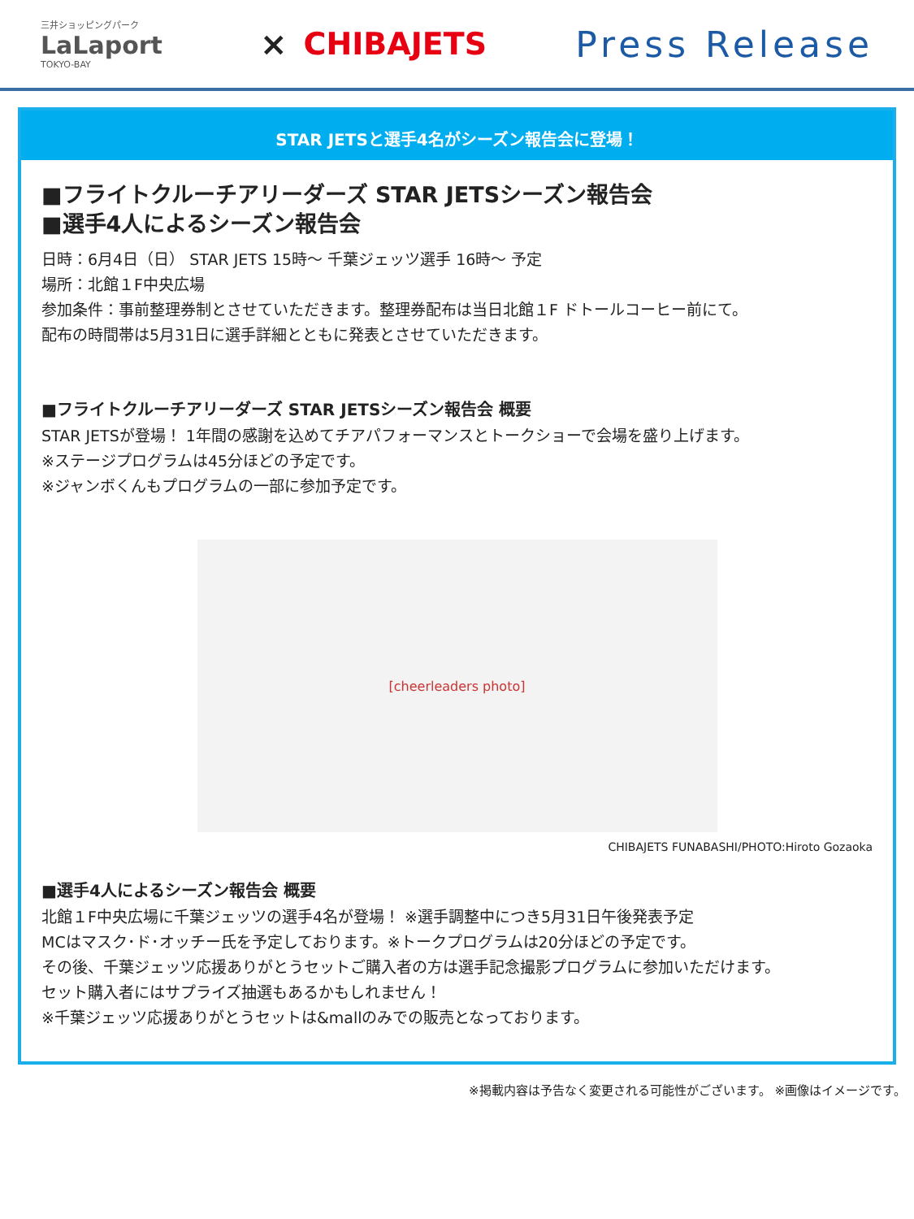三井ショッピングパーク
LaLaport
TOKYO-BAY
× CHIBAJETS
Press Release
STAR JETSと選手4名がシーズン報告会に登場！
■フライトクルーチアリーダーズ STAR JETSシーズン報告会
■選手4人によるシーズン報告会
日時：6月4日（日） STAR JETS 15時～ 千葉ジェッツ選手 16時～ 予定
場所：北館１F中央広場
参加条件：事前整理券制とさせていただきます。整理券配布は当日北館１F ドトールコーヒー前にて。
配布の時間帯は5月31日に選手詳細とともに発表とさせていただきます。
■フライトクルーチアリーダーズ STAR JETSシーズン報告会 概要
STAR JETSが登場！ 1年間の感謝を込めてチアパフォーマンスとトークショーで会場を盛り上げます。
※ステージプログラムは45分ほどの予定です。
※ジャンボくんもプログラムの一部に参加予定です。
[cheerleaders photo]
CHIBAJETS FUNABASHI/PHOTO:Hiroto Gozaoka
■選手4人によるシーズン報告会 概要
北館１F中央広場に千葉ジェッツの選手4名が登場！ ※選手調整中につき5月31日午後発表予定
MCはマスク･ド･オッチー氏を予定しております。※トークプログラムは20分ほどの予定です。
その後、千葉ジェッツ応援ありがとうセットご購入者の方は選手記念撮影プログラムに参加いただけます。
セット購入者にはサプライズ抽選もあるかもしれません！
※千葉ジェッツ応援ありがとうセットは&mallのみでの販売となっております。
※掲載内容は予告なく変更される可能性がございます。 ※画像はイメージです。